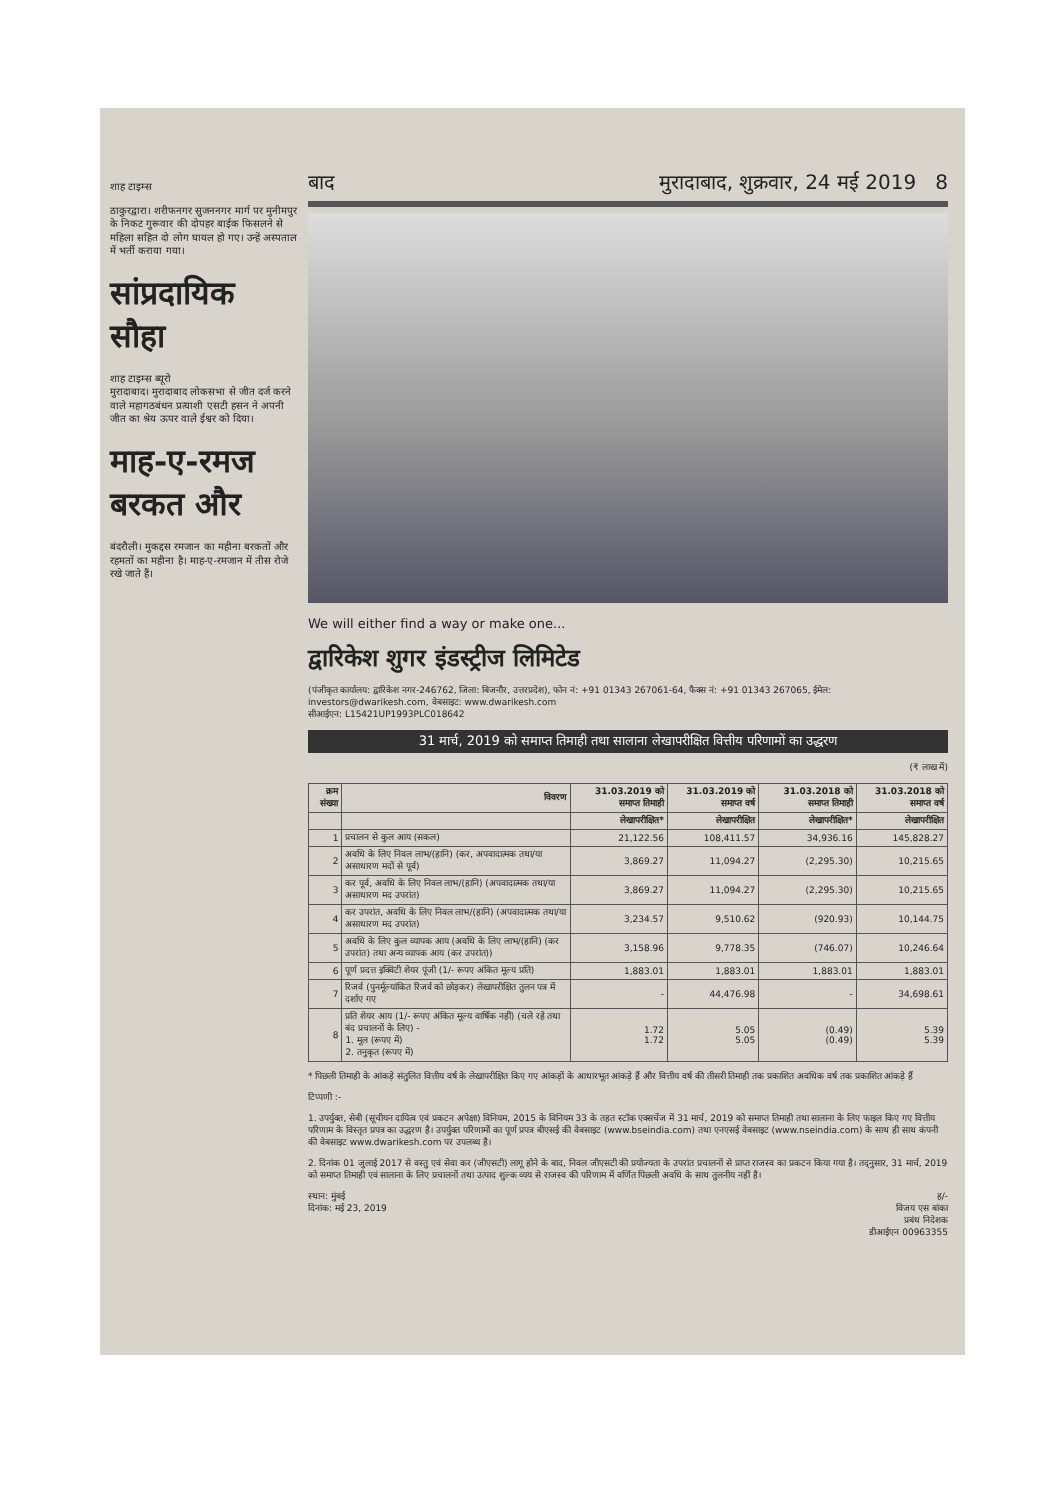शाह टाइम्स
ठाकुरद्वारा। शरीफनगर सुजननगर मार्ग पर मुनीमपुर के निकट गुरूवार की दोपहर बाईक फिसलने से महिला सहित दो लोग घायल हो गए। उन्हें अस्पताल में भर्ती कराया गया।
सांप्रदायिक सौहा
शाह टाइम्स ब्यूरो
मुरादाबाद। मुरादाबाद लोकसभा से जीत दर्ज करने वाले महागठबंधन प्रत्याशी एसटी हसन ने अपनी जीत का श्रेय ऊपर वाले ईश्वर को दिया।
माह-ए-रमज बरकत और
बंदरौली। मुकद्दस रमजान का महीना बरकतों और रहमतों का महीना है। माह-ए-रमजान में तीस रोजे रखे जाते हैं।
बाद मुरादाबाद, शुक्रवार, 24 मई 2019 8
We will either find a way or make one...
द्वारिकेश शुगर इंडस्ट्रीज लिमिटेड
(पंजीकृत कार्यालय: द्वारिकेश नगर-246762, जिला: बिजनौर, उत्तरप्रदेश), फोन नं: +91 01343 267061-64, फैक्स नं: +91 01343 267065, ईमेल: investors@dwarikesh.com, वेबसाइट: www.dwarikesh.com
सीआईएन: L15421UP1993PLC018642
31 मार्च, 2019 को समाप्त तिमाही तथा सालाना लेखापरीक्षित वित्तीय परिणामों का उद्धरण
(₹ लाख में)
| क्रम संख्या | विवरण | 31.03.2019 को समाप्त तिमाही | 31.03.2019 को समाप्त वर्ष | 31.03.2018 को समाप्त तिमाही | 31.03.2018 को समाप्त वर्ष |
| --- | --- | --- | --- | --- | --- |
| | | लेखापरीक्षित* | लेखापरीक्षित | लेखापरीक्षित* | लेखापरीक्षित |
| 1 | प्रचालन से कुल आय (सकल) | 21,122.56 | 108,411.57 | 34,936.16 | 145,828.27 |
| 2 | अवधि के लिए निवल लाभ/(हानि) (कर, अपवादात्मक तथा/या असाधारण मदों से पूर्व) | 3,869.27 | 11,094.27 | (2,295.30) | 10,215.65 |
| 3 | कर पूर्व, अवधि के लिए निवल लाभ/(हानि) (अपवादात्मक तथा/या असाधारण मद उपरांत) | 3,869.27 | 11,094.27 | (2,295.30) | 10,215.65 |
| 4 | कर उपरांत, अवधि के लिए निवल लाभ/(हानि) (अपवादात्मक तथा/या असाधारण मद उपरांत) | 3,234.57 | 9,510.62 | (920.93) | 10,144.75 |
| 5 | अवधि के लिए कुल व्यापक आय (अवधि के लिए लाभ/(हानि) (कर उपरांत) तथा अन्य व्यापक आय (कर उपरांत)) | 3,158.96 | 9,778.35 | (746.07) | 10,246.64 |
| 6 | पूर्ण प्रदत्त इक्विटी शेयर पूंजी (1/- रूपए अंकित मूल्य प्रति) | 1,883.01 | 1,883.01 | 1,883.01 | 1,883.01 |
| 7 | रिजर्व (पुनर्मूल्यांकित रिजर्व को छोड़कर) लेखापरीक्षित तुलन पत्र में दर्शाए गए | - | 44,476.98 | - | 34,698.61 |
| 8 | प्रति शेयर आय (1/- रूपए अंकित मूल्य वार्षिक नहीं) (चले रहे तथा बंद प्रचालनों के लिए) - 1. मूल (रूपए में) 2. तनुकृत (रूपए में) | 1.72 1.72 | 5.05 5.05 | (0.49) (0.49) | 5.39 5.39 |
* पिछली तिमाही के आंकड़े संतुलित वित्तीय वर्ष के लेखापरीक्षित किए गए आंकड़ों के आधारभूत आंकड़े हैं और वित्तीय वर्ष की तीसरी तिमाही तक प्रकाशित अवधिक वर्ष तक प्रकाशित आंकड़े हैं
टिप्पणी :-
1. उपर्युक्त, सेबी (सूचीयन दायित्व एवं प्रकटन अपेक्षा) विनियम, 2015 के विनियम 33 के तहत स्टॉक एक्सचेंज में 31 मार्च, 2019 को समाप्त तिमाही तथा सालाना के लिए फाइल किए गए वित्तीय परिणाम के विस्तृत प्रपत्र का उद्धरण है। उपर्युक्त परिणामों का पूर्ण प्रपत्र बीएसई की वेबसाइट (www.bseindia.com) तथा एनएसई वेबसाइट (www.nseindia.com) के साथ ही साथ कंपनी की वेबसाइट www.dwarikesh.com पर उपलब्ध है।
2. दिनांक 01 जुलाई 2017 से वस्तु एवं सेवा कर (जीएसटी) लागू होने के बाद, निवल जीएसटी की प्रयोज्यता के उपरांत प्रचालनों से प्राप्त राजस्व का प्रकटन किया गया है। तद्नुसार, 31 मार्च, 2019 को समाप्त तिमाही एवं सालाना के लिए प्रचालनों तथा उत्पाद शुल्क व्यय से राजस्व की परिणाम में वर्णित पिछली अवधि के साथ तुलनीय नहीं है।
स्थान: मुंबई
दिनांक: मई 23, 2019 ह/-
विजय एस बांका
प्रबंध निदेशक
डीआईएन 00963355